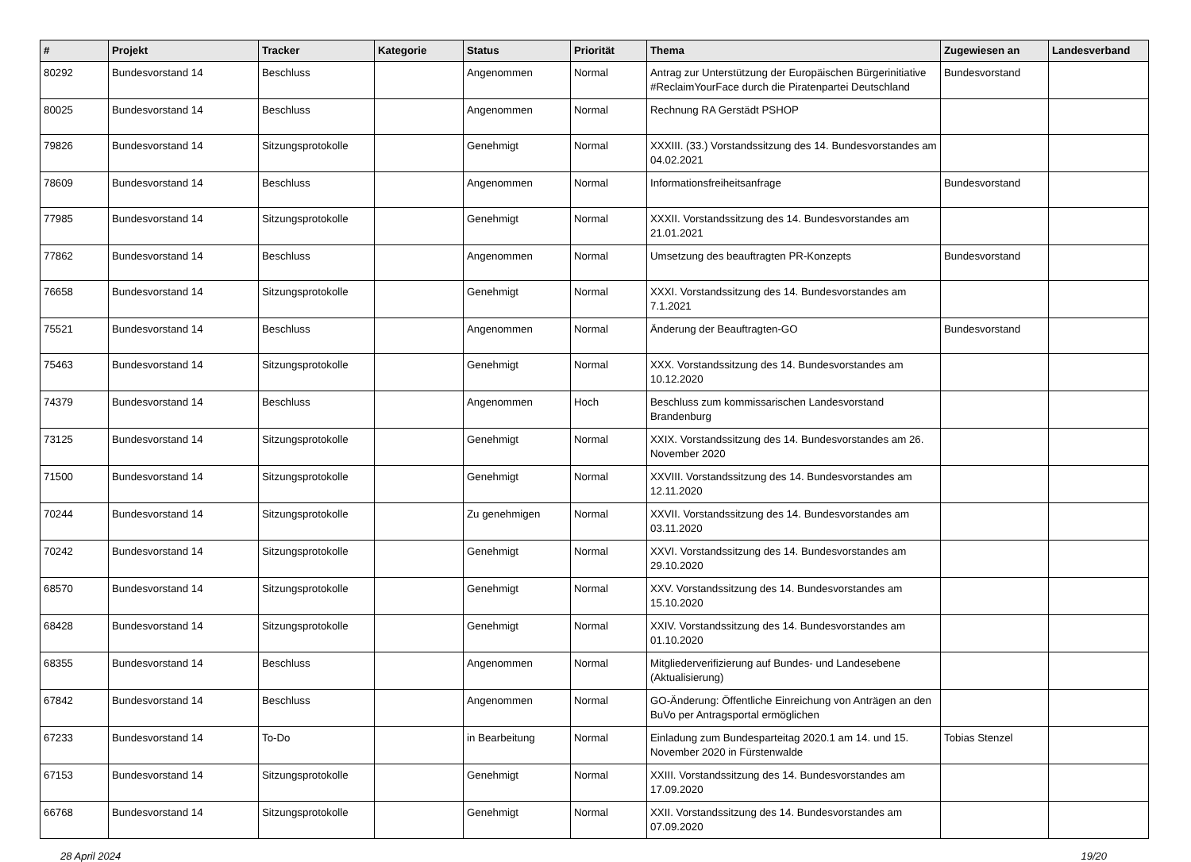| # | Projekt | Tracker | Kategorie | Status | Priorität | Thema | Zugewiesen an | Landesverband |
| --- | --- | --- | --- | --- | --- | --- | --- | --- |
| 80292 | Bundesvorstand 14 | Beschluss | | Angenommen | Normal | Antrag zur Unterstützung der Europäischen Bürgerinitiative #ReclaimYourFace durch die Piratenpartei Deutschland | Bundesvorstand | |
| 80025 | Bundesvorstand 14 | Beschluss | | Angenommen | Normal | Rechnung RA Gerstädt PSHOP | | |
| 79826 | Bundesvorstand 14 | Sitzungsprotokolle | | Genehmigt | Normal | XXXIII. (33.) Vorstandssitzung des 14. Bundesvorstandes am 04.02.2021 | | |
| 78609 | Bundesvorstand 14 | Beschluss | | Angenommen | Normal | Informationsfreiheitsanfrage | Bundesvorstand | |
| 77985 | Bundesvorstand 14 | Sitzungsprotokolle | | Genehmigt | Normal | XXXII. Vorstandssitzung des 14. Bundesvorstandes am 21.01.2021 | | |
| 77862 | Bundesvorstand 14 | Beschluss | | Angenommen | Normal | Umsetzung des beauftragten PR-Konzepts | Bundesvorstand | |
| 76658 | Bundesvorstand 14 | Sitzungsprotokolle | | Genehmigt | Normal | XXXI. Vorstandssitzung des 14. Bundesvorstandes am 7.1.2021 | | |
| 75521 | Bundesvorstand 14 | Beschluss | | Angenommen | Normal | Änderung der Beauftragten-GO | Bundesvorstand | |
| 75463 | Bundesvorstand 14 | Sitzungsprotokolle | | Genehmigt | Normal | XXX. Vorstandssitzung des 14. Bundesvorstandes am 10.12.2020 | | |
| 74379 | Bundesvorstand 14 | Beschluss | | Angenommen | Hoch | Beschluss zum kommissarischen Landesvorstand Brandenburg | | |
| 73125 | Bundesvorstand 14 | Sitzungsprotokolle | | Genehmigt | Normal | XXIX. Vorstandssitzung des 14. Bundesvorstandes am 26. November 2020 | | |
| 71500 | Bundesvorstand 14 | Sitzungsprotokolle | | Genehmigt | Normal | XXVIII. Vorstandssitzung des 14. Bundesvorstandes am 12.11.2020 | | |
| 70244 | Bundesvorstand 14 | Sitzungsprotokolle | | Zu genehmigen | Normal | XXVII. Vorstandssitzung des 14. Bundesvorstandes am 03.11.2020 | | |
| 70242 | Bundesvorstand 14 | Sitzungsprotokolle | | Genehmigt | Normal | XXVI. Vorstandssitzung des 14. Bundesvorstandes am 29.10.2020 | | |
| 68570 | Bundesvorstand 14 | Sitzungsprotokolle | | Genehmigt | Normal | XXV. Vorstandssitzung des 14. Bundesvorstandes am 15.10.2020 | | |
| 68428 | Bundesvorstand 14 | Sitzungsprotokolle | | Genehmigt | Normal | XXIV. Vorstandssitzung des 14. Bundesvorstandes am 01.10.2020 | | |
| 68355 | Bundesvorstand 14 | Beschluss | | Angenommen | Normal | Mitgliederverifizierung auf Bundes- und Landesebene (Aktualisierung) | | |
| 67842 | Bundesvorstand 14 | Beschluss | | Angenommen | Normal | GO-Änderung: Öffentliche Einreichung von Anträgen an den BuVo per Antragsportal ermöglichen | | |
| 67233 | Bundesvorstand 14 | To-Do | | in Bearbeitung | Normal | Einladung zum Bundesparteitag 2020.1 am 14. und 15. November 2020 in Fürstenwalde | Tobias Stenzel | |
| 67153 | Bundesvorstand 14 | Sitzungsprotokolle | | Genehmigt | Normal | XXIII. Vorstandssitzung des 14. Bundesvorstandes am 17.09.2020 | | |
| 66768 | Bundesvorstand 14 | Sitzungsprotokolle | | Genehmigt | Normal | XXII. Vorstandssitzung des 14. Bundesvorstandes am 07.09.2020 | | |
28 April 2024 19/20